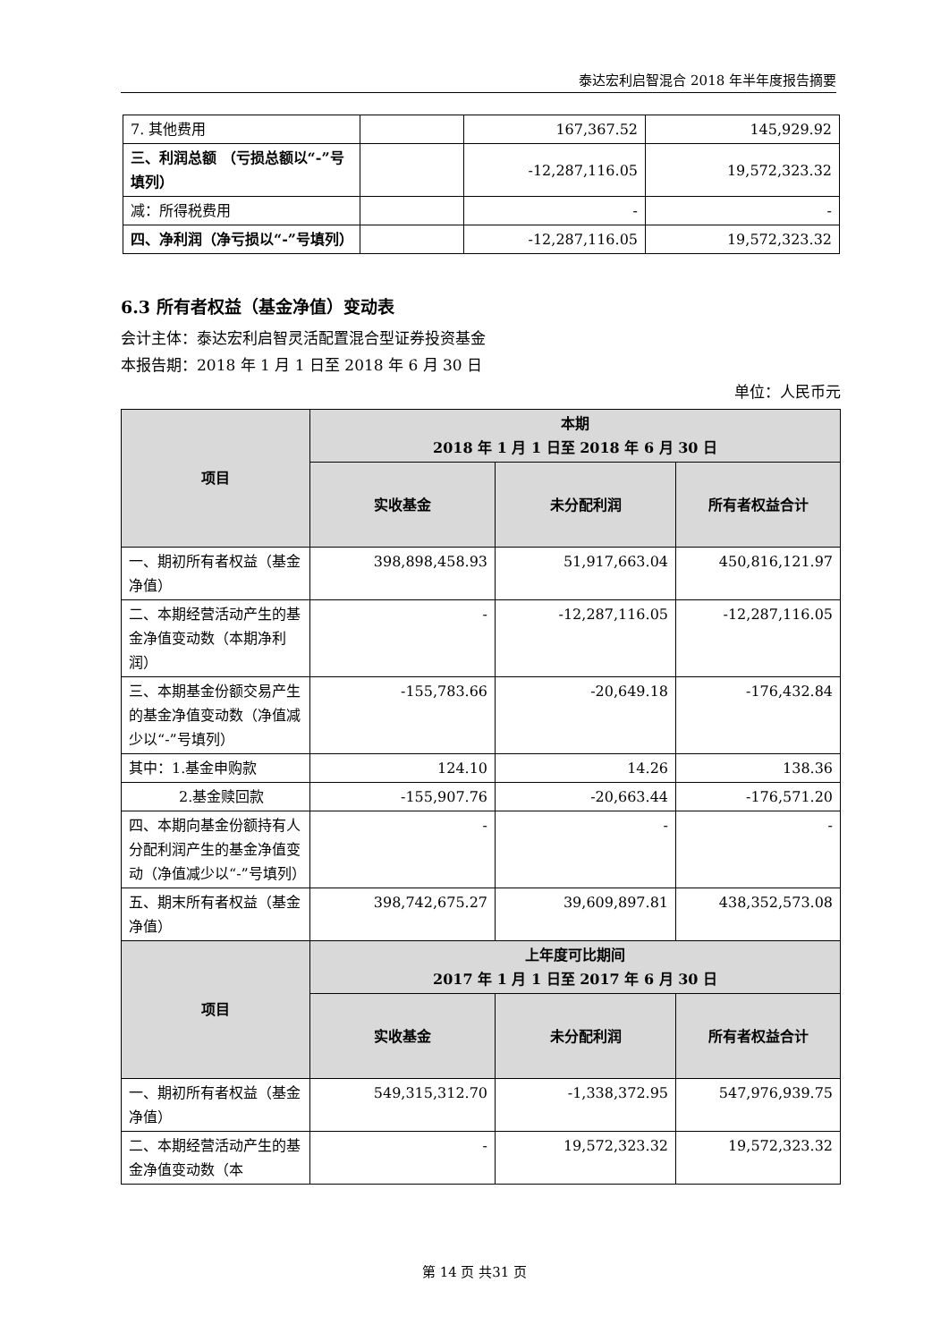泰达宏利启智混合 2018 年半年度报告摘要
| 7. 其他费用 | | 167,367.52 | 145,929.92 |
| 三、利润总额 （亏损总额以“-”号填列） | | -12,287,116.05 | 19,572,323.32 |
| 减：所得税费用 | | - | - |
| 四、净利润（净亏损以“-”号填列） | | -12,287,116.05 | 19,572,323.32 |
6.3 所有者权益（基金净值）变动表
会计主体：泰达宏利启智灵活配置混合型证券投资基金
本报告期：2018 年 1 月 1 日至 2018 年 6 月 30 日
单位：人民币元
| 项目 | 本期 2018 年 1 月 1 日至 2018 年 6 月 30 日 | | |
| --- | --- | --- | --- |
| | 实收基金 | 未分配利润 | 所有者权益合计 |
| 一、期初所有者权益（基金净值） | 398,898,458.93 | 51,917,663.04 | 450,816,121.97 |
| 二、本期经营活动产生的基金净值变动数（本期净利润） | - | -12,287,116.05 | -12,287,116.05 |
| 三、本期基金份额交易产生的基金净值变动数（净值减少以“-”号填列） | -155,783.66 | -20,649.18 | -176,432.84 |
| 其中：1.基金申购款 | 124.10 | 14.26 | 138.36 |
| 2.基金赎回款 | -155,907.76 | -20,663.44 | -176,571.20 |
| 四、本期向基金份额持有人分配利润产生的基金净值变动（净值减少以“-”号填列） | - | - | - |
| 五、期末所有者权益（基金净值） | 398,742,675.27 | 39,609,897.81 | 438,352,573.08 |
| 项目 | 上年度可比期间 2017 年 1 月 1 日至 2017 年 6 月 30 日 | | |
| | 实收基金 | 未分配利润 | 所有者权益合计 |
| 一、期初所有者权益（基金净值） | 549,315,312.70 | -1,338,372.95 | 547,976,939.75 |
| 二、本期经营活动产生的基金净值变动数（本 | - | 19,572,323.32 | 19,572,323.32 |
第 14 页 共31 页